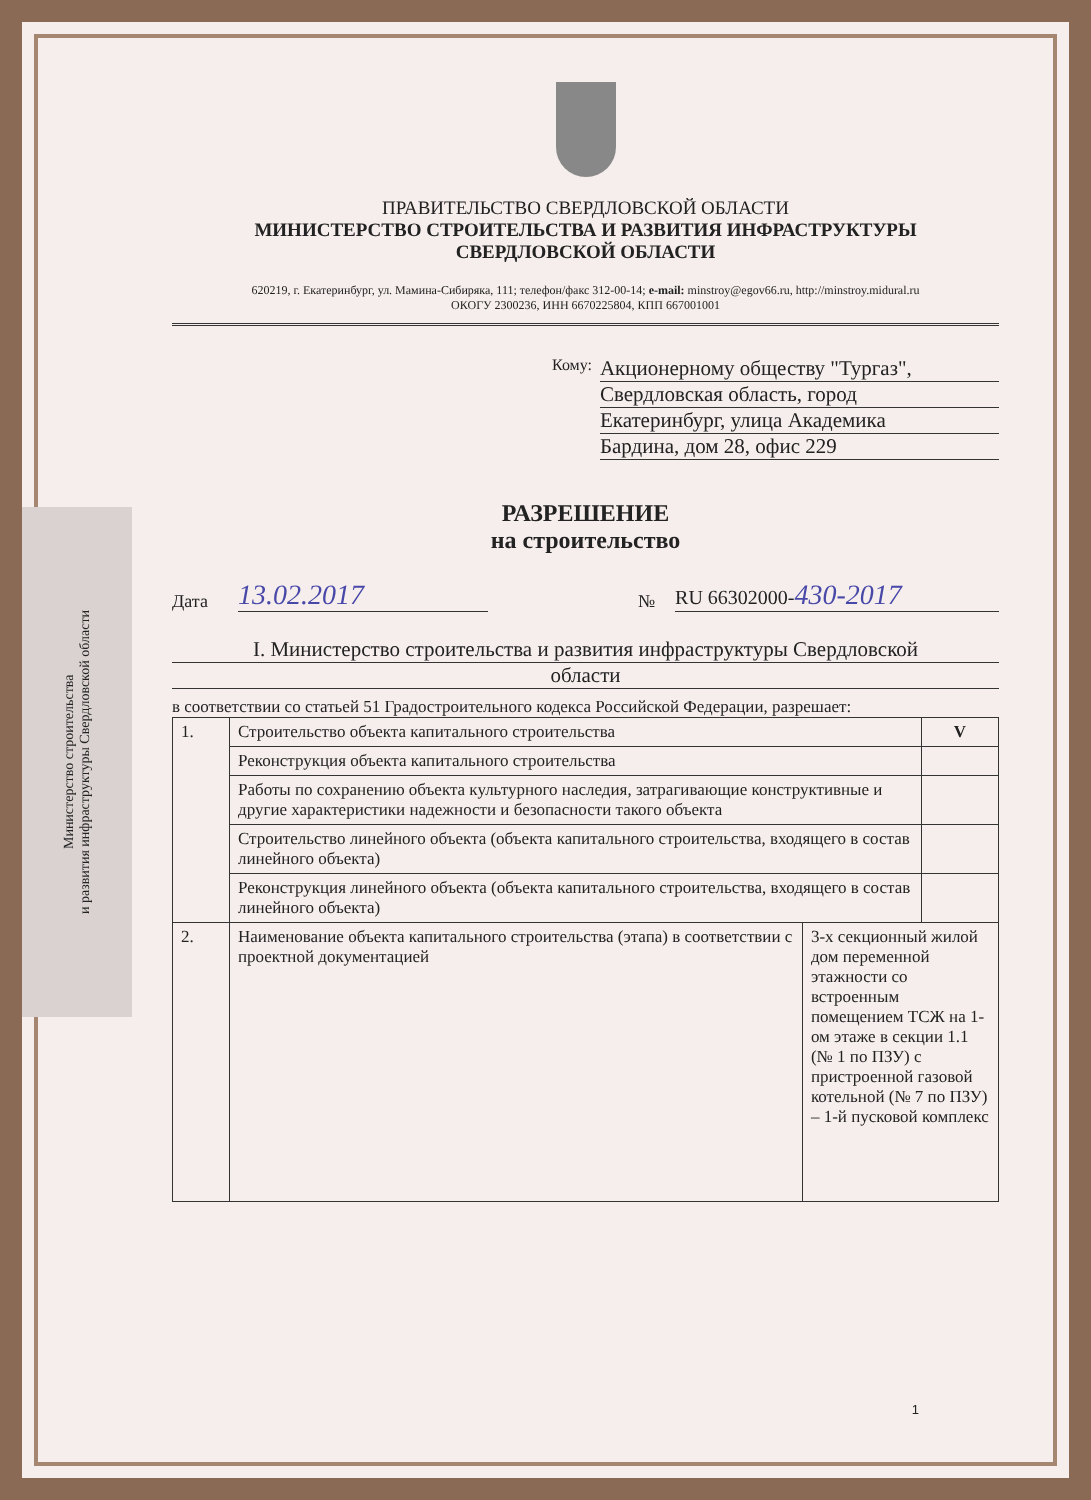Министерство строительства
и развития инфраструктуры Свердловской области
ПРАВИТЕЛЬСТВО СВЕРДЛОВСКОЙ ОБЛАСТИ
МИНИСТЕРСТВО СТРОИТЕЛЬСТВА И РАЗВИТИЯ ИНФРАСТРУКТУРЫ
СВЕРДЛОВСКОЙ ОБЛАСТИ
620219, г. Екатеринбург, ул. Мамина-Сибиряка, 111; телефон/факс 312-00-14; e-mail: minstroy@egov66.ru, http://minstroy.midural.ru
ОКОГУ 2300236, ИНН 6670225804, КПП 667001001
Кому:
Акционерному обществу "Тургаз",
Свердловская область, город
Екатеринбург, улица Академика
Бардина, дом 28, офис 229
РАЗРЕШЕНИЕ
на строительство
Дата 13.02.2017 № RU 66302000-430-2017
I. Министерство строительства и развития инфраструктуры Свердловской
области
в соответствии со статьей 51 Градостроительного кодекса Российской Федерации, разрешает:
| 1. | Строительство объекта капитального строительства | | V |
| | Реконструкция объекта капитального строительства | | |
| | Работы по сохранению объекта культурного наследия, затрагивающие конструктивные и другие характеристики надежности и безопасности такого объекта | | |
| | Строительство линейного объекта (объекта капитального строительства, входящего в состав линейного объекта) | | |
| | Реконструкция линейного объекта (объекта капитального строительства, входящего в состав линейного объекта) | | |
| 2. | Наименование объекта капитального строительства (этапа) в соответствии с проектной документацией | 3-х секционный жилой дом переменной этажности со встроенным помещением ТСЖ на 1-ом этаже в секции 1.1 (№ 1 по ПЗУ) с пристроенной газовой котельной (№ 7 по ПЗУ) – 1-й пусковой комплекс | |
1